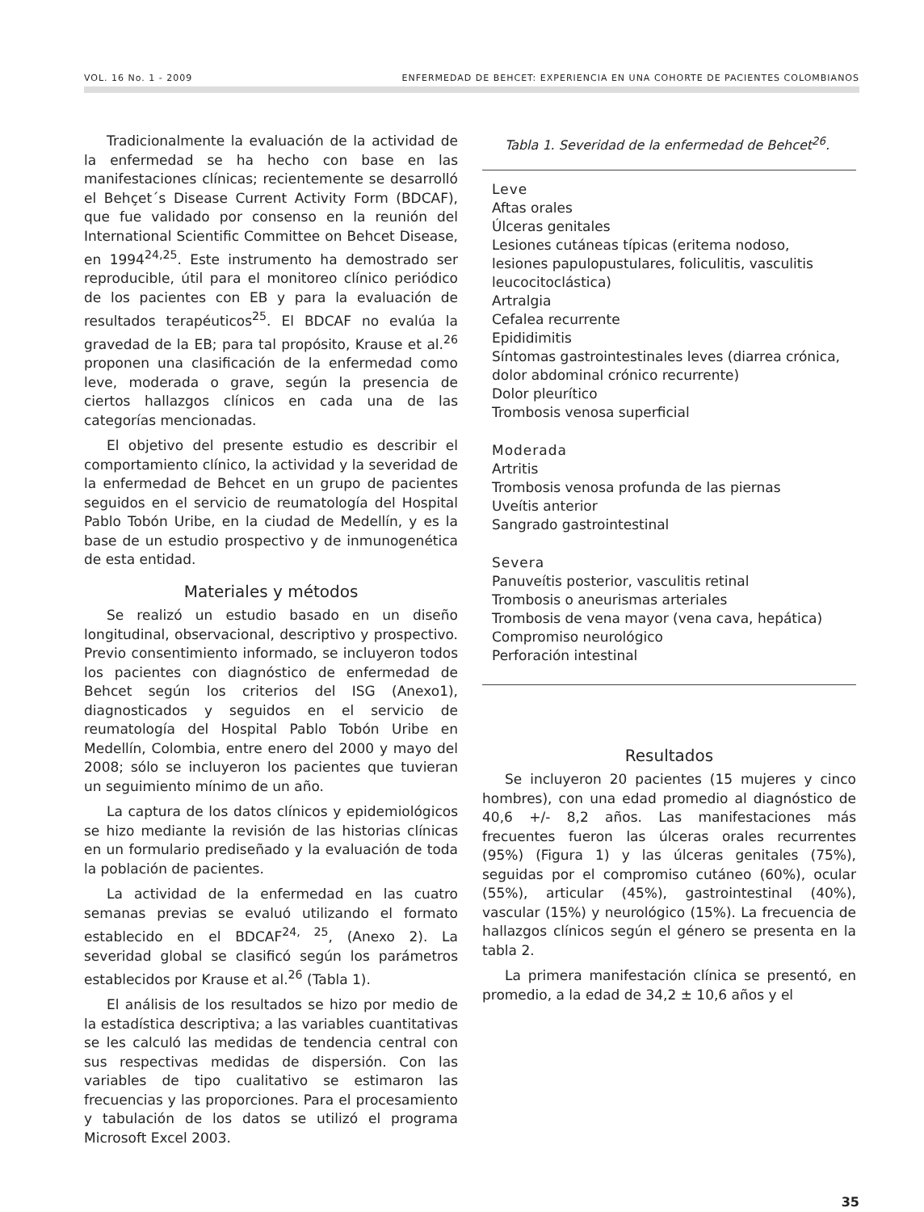VOL. 16 No. 1 - 2009 ENFERMEDAD DE BEHCET: EXPERIENCIA EN UNA COHORTE DE PACIENTES COLOMBIANOS
Tradicionalmente la evaluación de la actividad de la enfermedad se ha hecho con base en las manifestaciones clínicas; recientemente se desarrolló el Behçet´s Disease Current Activity Form (BDCAF), que fue validado por consenso en la reunión del International Scientific Committee on Behcet Disease, en 1994<sup>24,25</sup>. Este instrumento ha demostrado ser reproducible, útil para el monitoreo clínico periódico de los pacientes con EB y para la evaluación de resultados terapéuticos<sup>25</sup>. El BDCAF no evalúa la gravedad de la EB; para tal propósito, Krause et al.<sup>26</sup> proponen una clasificación de la enfermedad como leve, moderada o grave, según la presencia de ciertos hallazgos clínicos en cada una de las categorías mencionadas.
El objetivo del presente estudio es describir el comportamiento clínico, la actividad y la severidad de la enfermedad de Behcet en un grupo de pacientes seguidos en el servicio de reumatología del Hospital Pablo Tobón Uribe, en la ciudad de Medellín, y es la base de un estudio prospectivo y de inmunogenética de esta entidad.
Materiales y métodos
Se realizó un estudio basado en un diseño longitudinal, observacional, descriptivo y prospectivo. Previo consentimiento informado, se incluyeron todos los pacientes con diagnóstico de enfermedad de Behcet según los criterios del ISG (Anexo1), diagnosticados y seguidos en el servicio de reumatología del Hospital Pablo Tobón Uribe en Medellín, Colombia, entre enero del 2000 y mayo del 2008; sólo se incluyeron los pacientes que tuvieran un seguimiento mínimo de un año.
La captura de los datos clínicos y epidemiológicos se hizo mediante la revisión de las historias clínicas en un formulario prediseñado y la evaluación de toda la población de pacientes.
La actividad de la enfermedad en las cuatro semanas previas se evaluó utilizando el formato establecido en el BDCAF<sup>24, 25</sup>, (Anexo 2). La severidad global se clasificó según los parámetros establecidos por Krause et al.<sup>26</sup> (Tabla 1).
El análisis de los resultados se hizo por medio de la estadística descriptiva; a las variables cuantitativas se les calculó las medidas de tendencia central con sus respectivas medidas de dispersión. Con las variables de tipo cualitativo se estimaron las frecuencias y las proporciones. Para el procesamiento y tabulación de los datos se utilizó el programa Microsoft Excel 2003.
Tabla 1. Severidad de la enfermedad de Behcet<sup>26</sup>.
| Leve |
| --- |
| Aftas orales Úlceras genitales Lesiones cutáneas típicas (eritema nodoso, lesiones papulopustulares, foliculitis, vasculitis leucocitoclástica) Artralgia Cefalea recurrente Epididimitis Síntomas gastrointestinales leves (diarrea crónica, dolor abdominal crónico recurrente) Dolor pleurítico Trombosis venosa superficial |
| Moderada |
| Artritis Trombosis venosa profunda de las piernas Uveítis anterior Sangrado gastrointestinal |
| Severa |
| Panuveítis posterior, vasculitis retinal Trombosis o aneurismas arteriales Trombosis de vena mayor (vena cava, hepática) Compromiso neurológico Perforación intestinal |
Resultados
Se incluyeron 20 pacientes (15 mujeres y cinco hombres), con una edad promedio al diagnóstico de 40,6 +/- 8,2 años. Las manifestaciones más frecuentes fueron las úlceras orales recurrentes (95%) (Figura 1) y las úlceras genitales (75%), seguidas por el compromiso cutáneo (60%), ocular (55%), articular (45%), gastrointestinal (40%), vascular (15%) y neurológico (15%). La frecuencia de hallazgos clínicos según el género se presenta en la tabla 2.
La primera manifestación clínica se presentó, en promedio, a la edad de 34,2 ± 10,6 años y el
35